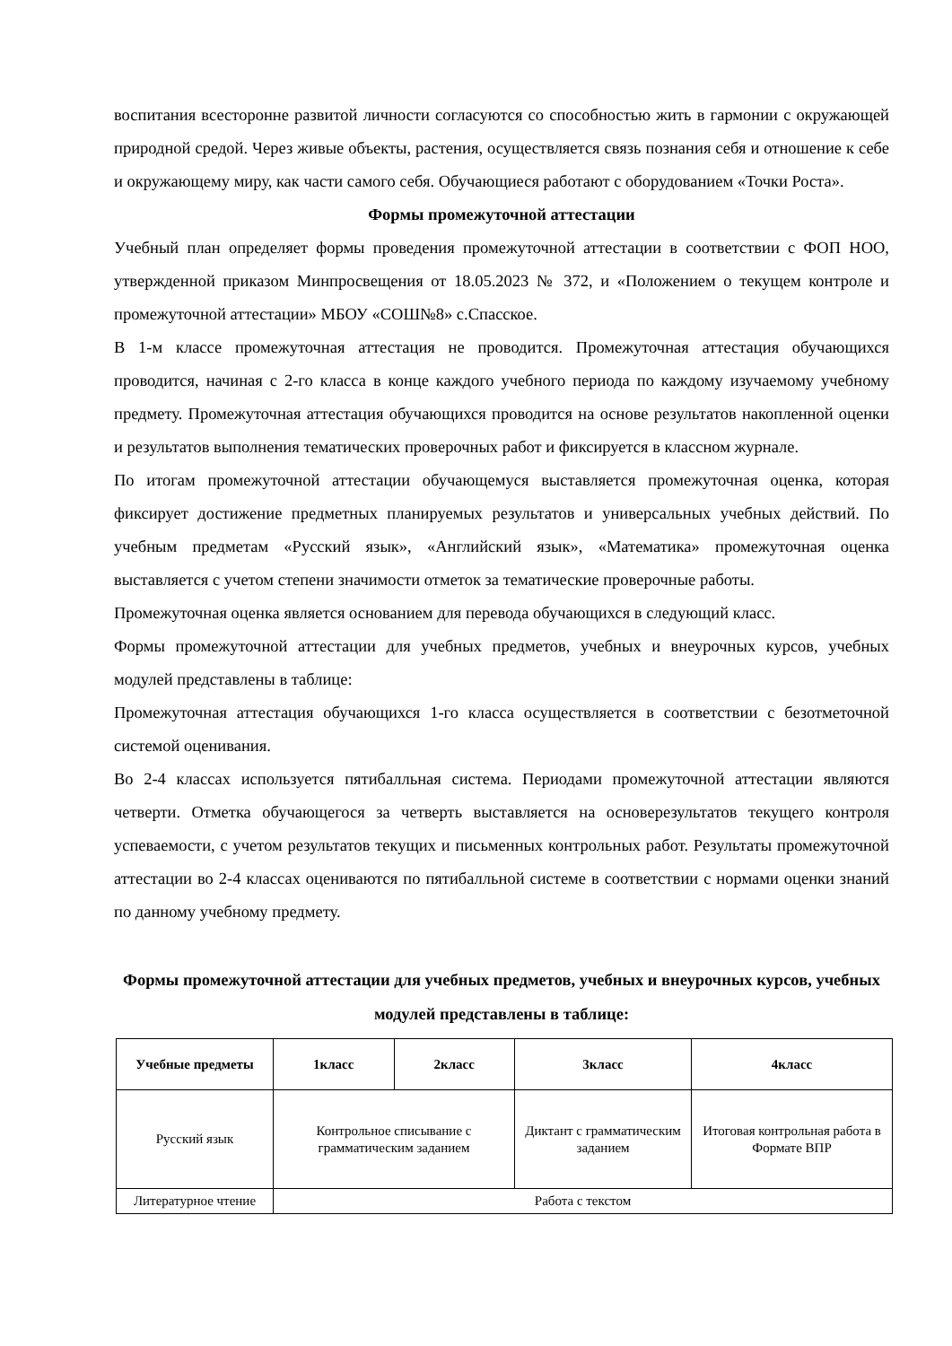воспитания всесторонне развитой личности согласуются со способностью жить в гармонии с окружающей природной средой. Через живые объекты, растения, осуществляется связь познания себя и отношение к себе и окружающему миру, как части самого себя. Обучающиеся работают с оборудованием «Точки Роста».
Формы промежуточной аттестации
Учебный план определяет формы проведения промежуточной аттестации в соответствии с ФОП НОО, утвержденной приказом Минпросвещения от 18.05.2023 № 372, и «Положением о текущем контроле и промежуточной аттестации» МБОУ «СОШ№8» с.Спасское.
В 1-м классе промежуточная аттестация не проводится. Промежуточная аттестация обучающихся проводится, начиная с 2-го класса в конце каждого учебного периода по каждому изучаемому учебному предмету. Промежуточная аттестация обучающихся проводится на основе результатов накопленной оценки и результатов выполнения тематических проверочных работ и фиксируется в классном журнале.
По итогам промежуточной аттестации обучающемуся выставляется промежуточная оценка, которая фиксирует достижение предметных планируемых результатов и универсальных учебных действий. По учебным предметам «Русский язык», «Английский язык», «Математика» промежуточная оценка выставляется с учетом степени значимости отметок за тематические проверочные работы.
Промежуточная оценка является основанием для перевода обучающихся в следующий класс.
Формы промежуточной аттестации для учебных предметов, учебных и внеурочных курсов, учебных модулей представлены в таблице:
Промежуточная аттестация обучающихся 1-го класса осуществляется в соответствии с безотметочной системой оценивания.
Во 2-4 классах используется пятибалльная система. Периодами промежуточной аттестации являются четверти. Отметка обучающегося за четверть выставляется на основерезультатов текущего контроля успеваемости, с учетом результатов текущих и письменных контрольных работ. Результаты промежуточной аттестации во 2-4 классах оцениваются по пятибалльной системе в соответствии с нормами оценки знаний по данному учебному предмету.
Формы промежуточной аттестации для учебных предметов, учебных и внеурочных курсов, учебных модулей представлены в таблице:
| Учебные предметы | 1класс | 2класс | 3класс | 4класс |
| --- | --- | --- | --- | --- |
| Русский язык | Контрольное списывание с грамматическим заданием | | Диктант с грамматическим заданием | Итоговая контрольная работа в Формате ВПР |
| Литературное чтение | Работа с текстом | | | |